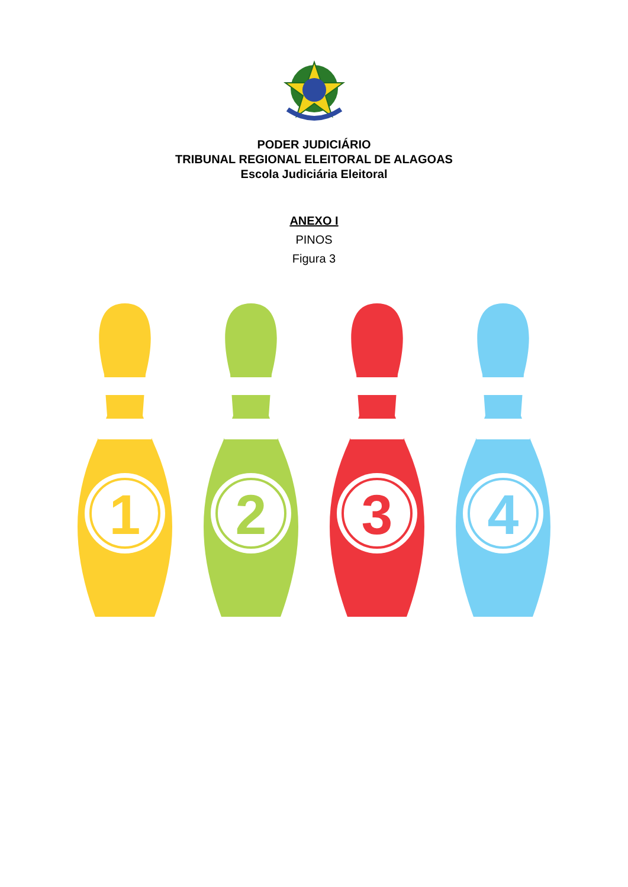PODER JUDICIÁRIO
TRIBUNAL REGIONAL ELEITORAL DE ALAGOAS
Escola Judiciária Eleitoral
ANEXO I
PINOS
Figura 3
1
2
3
4